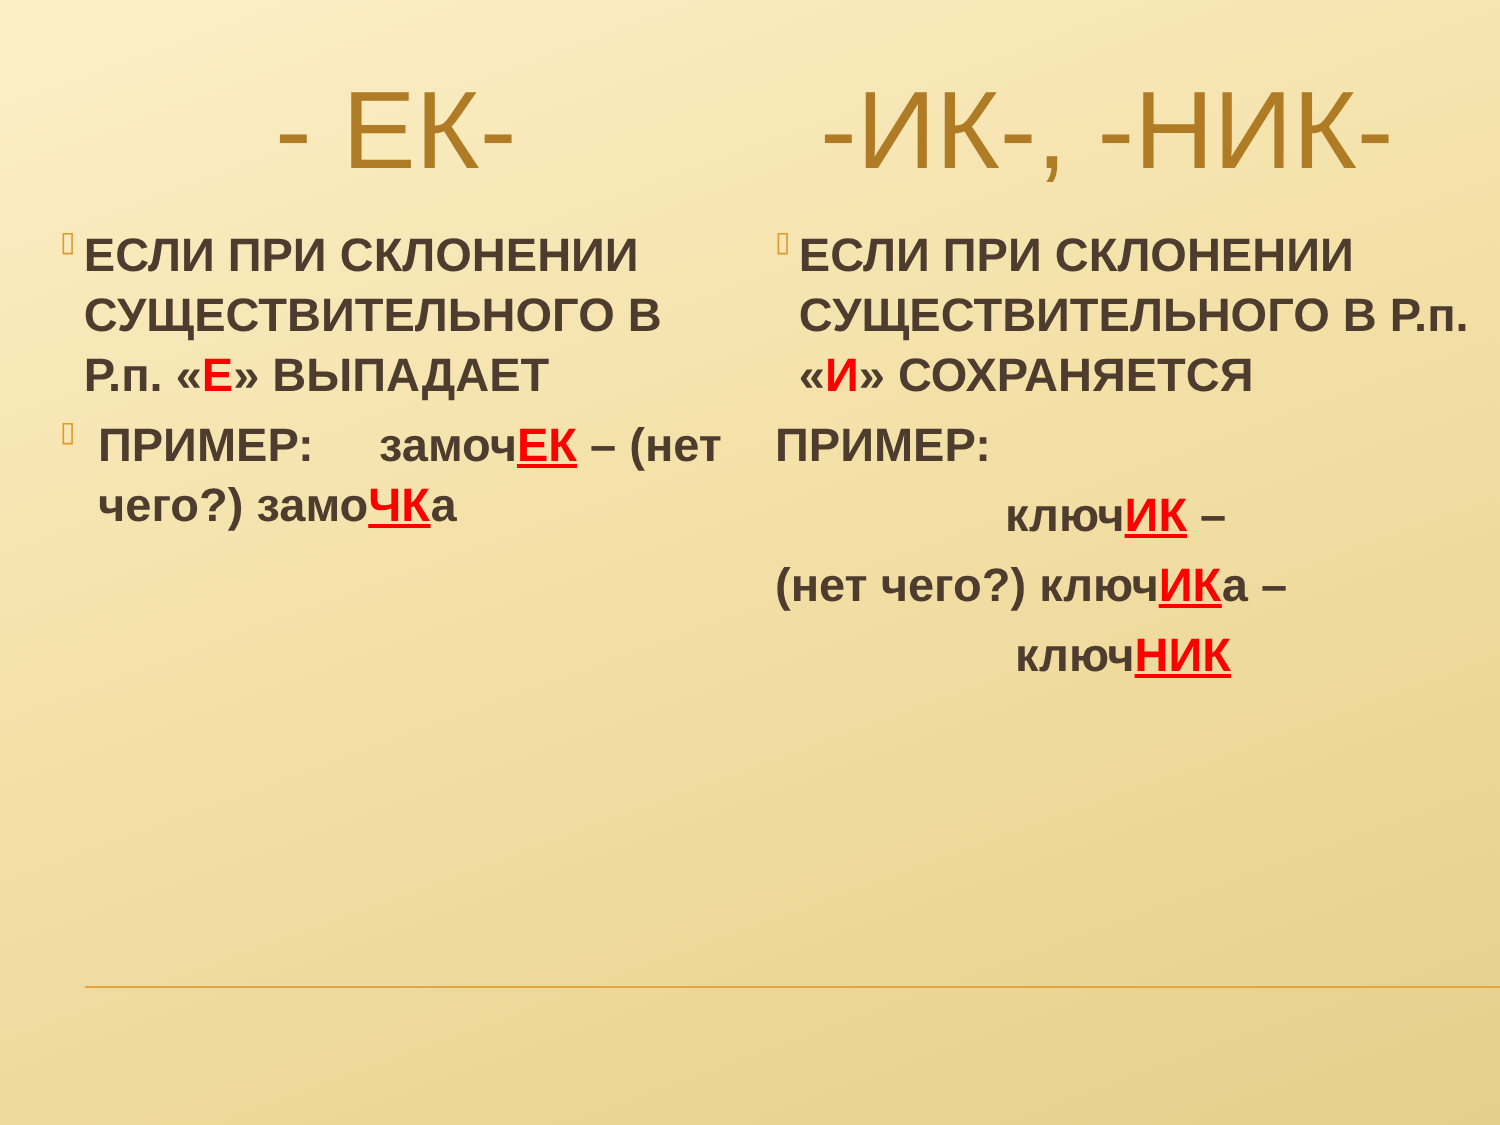- ЕК-
▯
ЕСЛИ ПРИ СКЛОНЕНИИ СУЩЕСТВИТЕЛЬНОГО В Р.п. «Е» ВЫПАДАЕТ
▯
ПРИМЕР: замочЕК – (нет чего?) замоЧКа
-ИК-, -НИК-
▯
ЕСЛИ ПРИ СКЛОНЕНИИ СУЩЕСТВИТЕЛЬНОГО В Р.п. «И» СОХРАНЯЕТСЯ
ПРИМЕР:
ключИК –
(нет чего?) ключИКа –
ключНИК